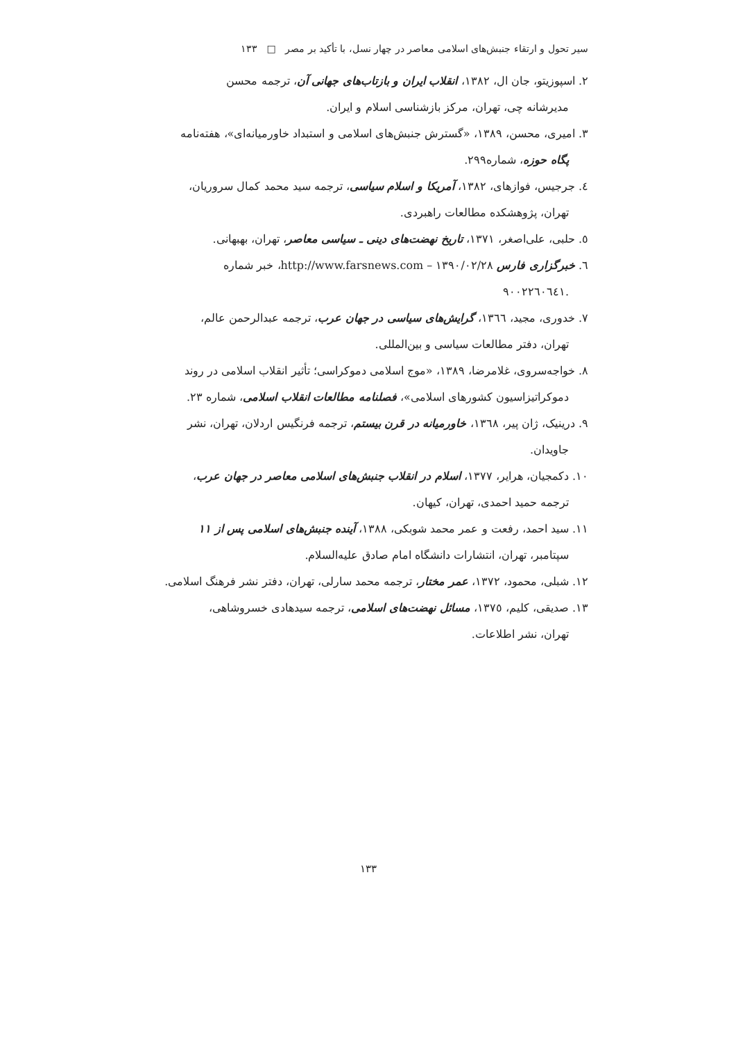سیر تحول و ارتقاء جنبش‌های اسلامی معاصر در چهار نسل، با تأکید بر مصر □ ۱۳۳
۲. اسپوزیتو، جان ال، ۱۳۸۲، انقلاب ایران و بازتاب‌های جهانی آن، ترجمه محسن
مدیرشانه چی، تهران، مرکز بازشناسی اسلام و ایران.
۳. امیری، محسن، ۱۳۸۹، «گسترش جنبش‌های اسلامی و استبداد خاورمیانه‌ای»، هفته‌نامه
پگاه حوزه، شماره۲۹۹.
٤. جرجیس، فوازهای، ۱۳۸۲، آمریکا و اسلام سیاسی، ترجمه سید محمد کمال سروریان،
تهران، پژوهشکده مطالعات راهبردی.
٥. حلبی، علی‌اصغر، ۱۳۷۱، تاریخ نهضت‌های دینی ـ سیاسی معاصر، تهران، بهبهانی.
٦. خبرگزاری فارس http://www.farsnews.com – ۱۳۹۰/۰۲/۲۸، خبر شماره
.۹۰۰۲۲٦۰٦٤۱
۷. خدوری، مجید، ۱۳٦٦، گرایش‌های سیاسی در جهان عرب، ترجمه عبدالرحمن عالم،
تهران، دفتر مطالعات سیاسی و بین‌المللی.
۸. خواجه‌سروی، غلامرضا، ۱۳۸۹، «موج اسلامی دموکراسی؛ تأثیر انقلاب اسلامی در روند
دموکراتیزاسیون کشورهای اسلامی»، فصلنامه مطالعات انقلاب اسلامی، شماره ۲۳.
۹. درینیک، ژان پیر، ۱۳٦۸، خاورمیانه در قرن بیستم، ترجمه فرنگیس اردلان، تهران، نشر
جاویدان.
۱۰. دکمجیان، هرایر، ۱۳۷۷، اسلام در انقلاب جنبش‌های اسلامی معاصر در جهان عرب،
ترجمه حمید احمدی، تهران، کیهان.
۱۱. سید احمد، رفعت و عمر محمد شوبکی، ۱۳۸۸، آینده جنبش‌های اسلامی پس از ۱۱
سپتامبر، تهران، انتشارات دانشگاه امام صادق علیه‌السلام.
۱۲. شبلی، محمود، ۱۳۷۲، عمر مختار، ترجمه محمد سارلی، تهران، دفتر نشر فرهنگ اسلامی.
۱۳. صدیقی، کلیم، ۱۳۷٥، مسائل نهضت‌های اسلامی، ترجمه سیدهادی خسروشاهی،
تهران، نشر اطلاعات.
۱۳۳